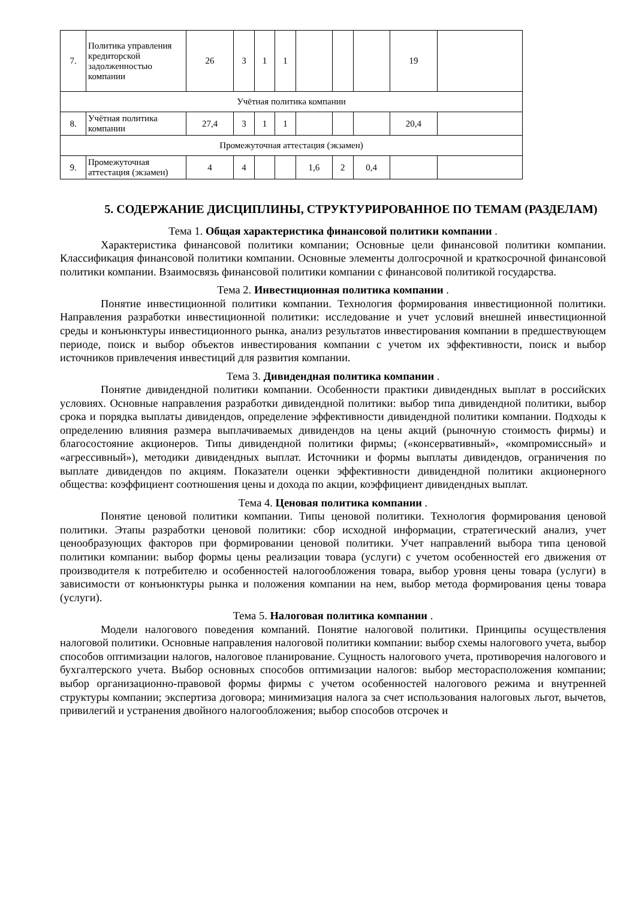| 7. | Политика управления кредиторской задолженностью компании | 26 | 3 | 1 | 1 | | | | 19 | |
| Учётная политика компании | | | | | | | | | | |
| 8. | Учётная политика компании | 27,4 | 3 | 1 | 1 | | | | 20,4 | |
| Промежуточная аттестация (экзамен) | | | | | | | | | | |
| 9. | Промежуточная аттестация (экзамен) | 4 | 4 | | | 1,6 | 2 | 0,4 | | |
5. СОДЕРЖАНИЕ ДИСЦИПЛИНЫ, СТРУКТУРИРОВАННОЕ ПО ТЕМАМ (РАЗДЕЛАМ)
Тема 1. Общая характеристика финансовой политики компании .
Характеристика финансовой политики компании; Основные цели финансовой политики компании. Классификация финансовой политики компании. Основные элементы долгосрочной и краткосрочной финансовой политики компании. Взаимосвязь финансовой политики компании с финансовой политикой государства.
Тема 2. Инвестиционная политика компании .
Понятие инвестиционной политики компании. Технология формирования инвестиционной политики. Направления разработки инвестиционной политики: исследование и учет условий внешней инвестиционной среды и конъюнктуры инвестиционного рынка, анализ результатов инвестирования компании в предшествующем периоде, поиск и выбор объектов инвестирования компании с учетом их эффективности, поиск и выбор источников привлечения инвестиций для развития компании.
Тема 3. Дивидендная политика компании .
Понятие дивидендной политики компании. Особенности практики дивидендных выплат в российских условиях. Основные направления разработки дивидендной политики: выбор типа дивидендной политики, выбор срока и порядка выплаты дивидендов, определение эффективности дивидендной политики компании. Подходы к определению влияния размера выплачиваемых дивидендов на цены акций (рыночную стоимость фирмы) и благосостояние акционеров. Типы дивидендной политики фирмы; («консервативный», «компромиссный» и «агрессивный»), методики дивидендных выплат. Источники и формы выплаты дивидендов, ограничения по выплате дивидендов по акциям. Показатели оценки эффективности дивидендной политики акционерного общества: коэффициент соотношения цены и дохода по акции, коэффициент дивидендных выплат.
Тема 4. Ценовая политика компании .
Понятие ценовой политики компании. Типы ценовой политики. Технология формирования ценовой политики. Этапы разработки ценовой политики: сбор исходной информации, стратегический анализ, учет ценообразующих факторов при формировании ценовой политики. Учет направлений выбора типа ценовой политики компании: выбор формы цены реализации товара (услуги) с учетом особенностей его движения от производителя к потребителю и особенностей налогообложения товара, выбор уровня цены товара (услуги) в зависимости от конъюнктуры рынка и положения компании на нем, выбор метода формирования цены товара (услуги).
Тема 5. Налоговая политика компании .
Модели налогового поведения компаний. Понятие налоговой политики. Принципы осуществления налоговой политики. Основные направления налоговой политики компании: выбор схемы налогового учета, выбор способов оптимизации налогов, налоговое планирование. Сущность налогового учета, противоречия налогового и бухгалтерского учета. Выбор основных способов оптимизации налогов: выбор месторасположения компании; выбор организационно-правовой формы фирмы с учетом особенностей налогового режима и внутренней структуры компании; экспертиза договора; минимизация налога за счет использования налоговых льгот, вычетов, привилегий и устранения двойного налогообложения; выбор способов отсрочек и